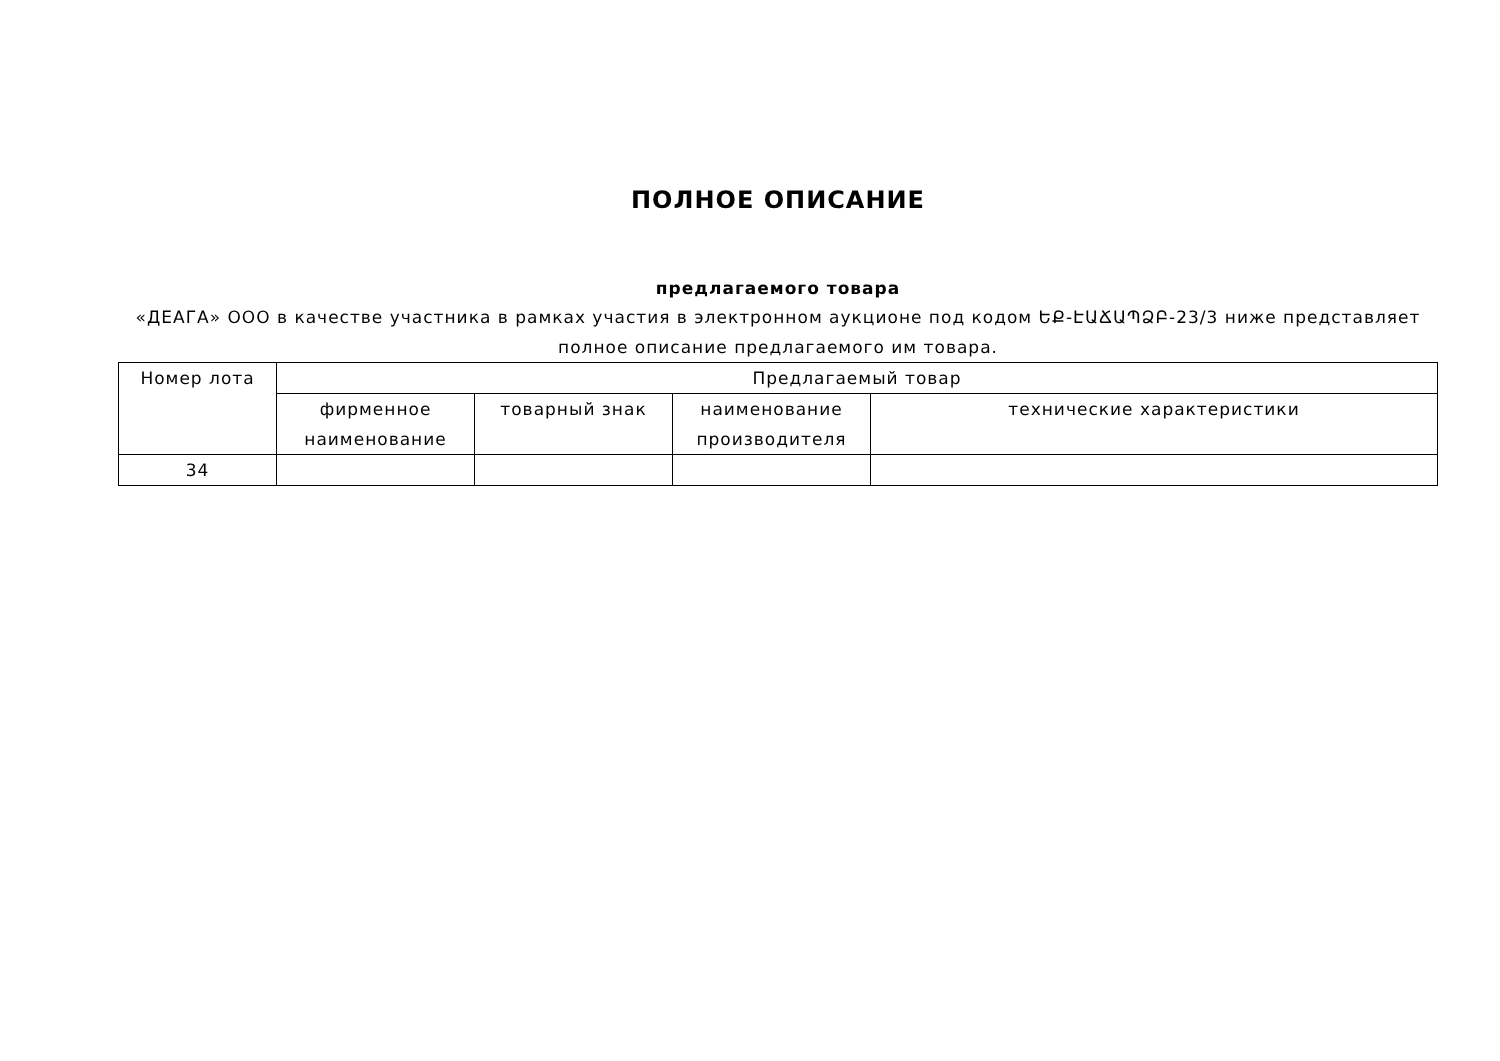ПОЛНОЕ ОПИСАНИЕ
предлагаемого товара
«ДЕАГА» ООО в качестве участника в рамках участия в электронном аукционе под кодом ԵՔ-ԷԱՃԱՊՁԲ-23/3 ниже представляет полное описание предлагаемого им товара.
| Номер лота | Предлагаемый товар | | | |
| | фирменное наименование | товарный знак | наименование производителя | технические характеристики |
| 34 | | | | |